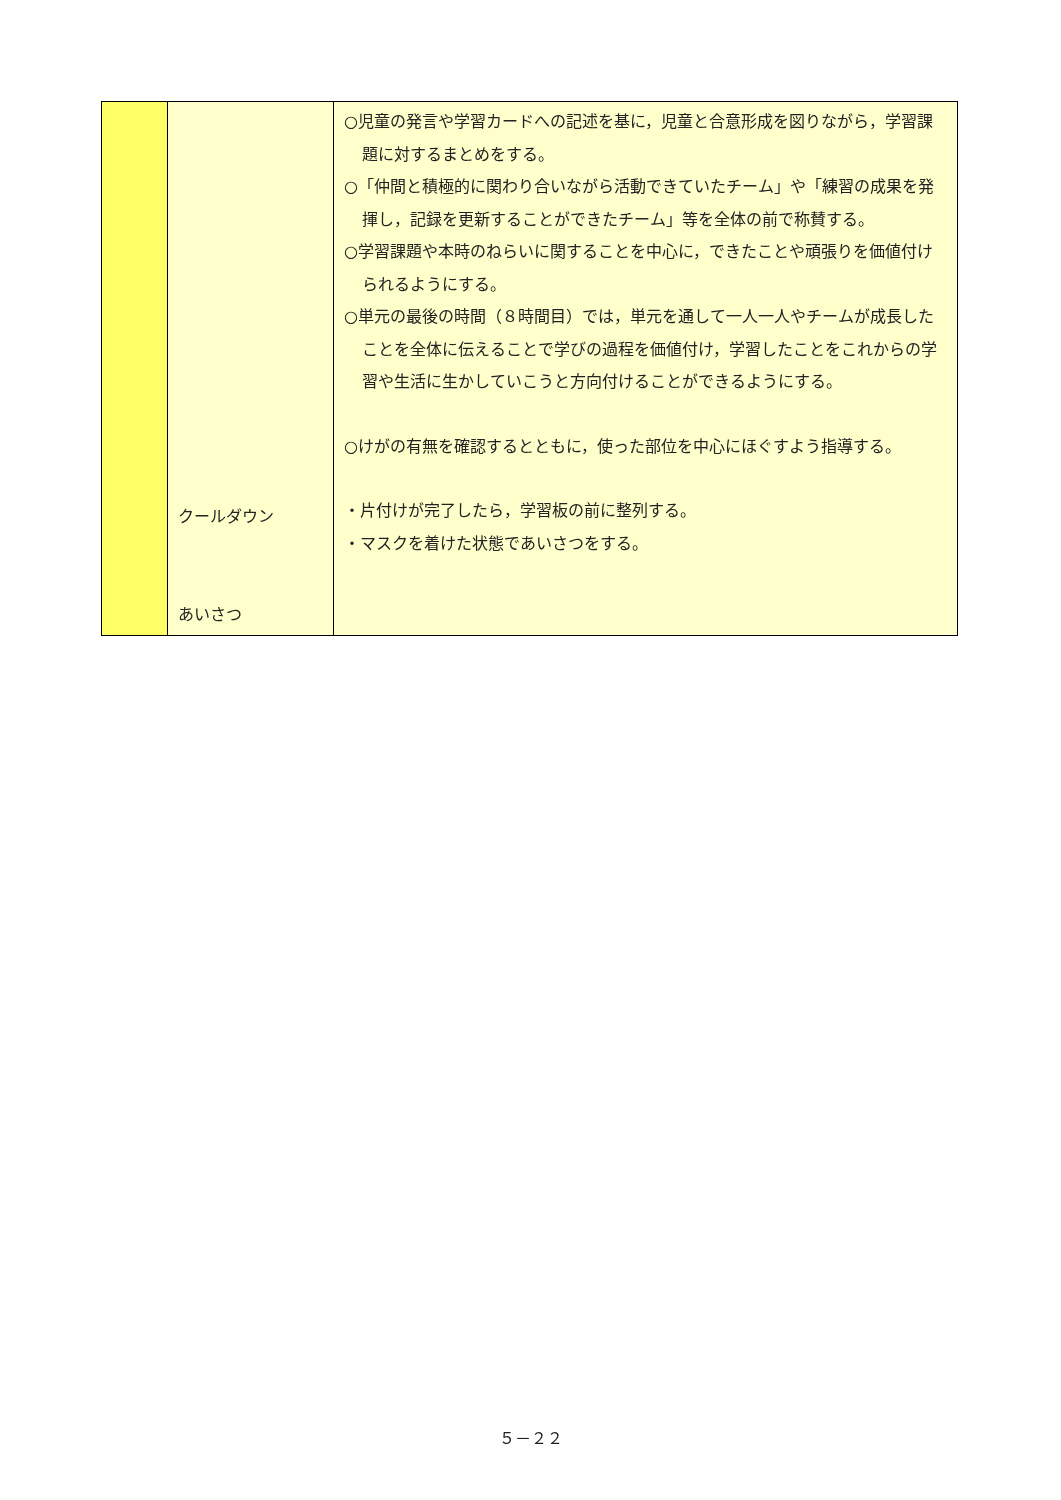| | クールダウン あいさつ | ○児童の発言や学習カードへの記述を基に，児童と合意形成を図りながら，学習課題に対するまとめをする。 ○「仲間と積極的に関わり合いながら活動できていたチーム」や「練習の成果を発揮し，記録を更新することができたチーム」等を全体の前で称賛する。 ○学習課題や本時のねらいに関することを中心に，できたことや頑張りを価値付けられるようにする。 ○単元の最後の時間（８時間目）では，単元を通して一人一人やチームが成長したことを全体に伝えることで学びの過程を価値付け，学習したことをこれからの学習や生活に生かしていこうと方向付けることができるようにする。 ○けがの有無を確認するとともに，使った部位を中心にほぐすよう指導する。 ・片付けが完了したら，学習板の前に整列する。 ・マスクを着けた状態であいさつをする。 |
５－２２